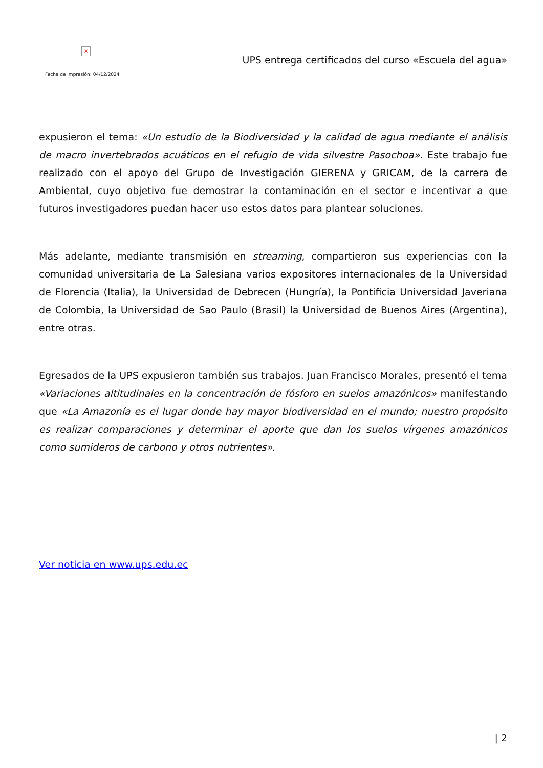×
Fecha de impresión: 04/12/2024
UPS entrega certificados del curso «Escuela del agua»
expusieron el tema: «Un estudio de la Biodiversidad y la calidad de agua mediante el análisis de macro invertebrados acuáticos en el refugio de vida silvestre Pasochoa». Este trabajo fue realizado con el apoyo del Grupo de Investigación GIERENA y GRICAM, de la carrera de Ambiental, cuyo objetivo fue demostrar la contaminación en el sector e incentivar a que futuros investigadores puedan hacer uso estos datos para plantear soluciones.
Más adelante, mediante transmisión en streaming, compartieron sus experiencias con la comunidad universitaria de La Salesiana varios expositores internacionales de la Universidad de Florencia (Italia), la Universidad de Debrecen (Hungría), la Pontificia Universidad Javeriana de Colombia, la Universidad de Sao Paulo (Brasil) la Universidad de Buenos Aires (Argentina), entre otras.
Egresados de la UPS expusieron también sus trabajos. Juan Francisco Morales, presentó el tema «Variaciones altitudinales en la concentración de fósforo en suelos amazónicos» manifestando que «La Amazonía es el lugar donde hay mayor biodiversidad en el mundo; nuestro propósito es realizar comparaciones y determinar el aporte que dan los suelos vírgenes amazónicos como sumideros de carbono y otros nutrientes».
Ver noticia en www.ups.edu.ec
| 2